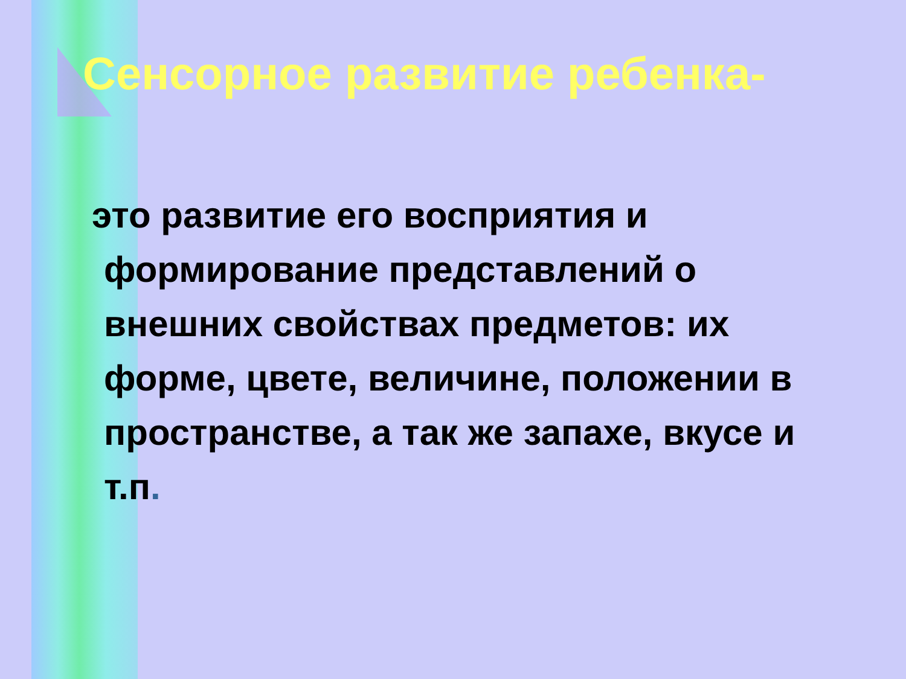Сенсорное развитие ребенка-
это развитие его восприятия и формирование представлений о внешних свойствах предметов: их форме, цвете, величине, положении в пространстве, а так же запахе, вкусе и т.п.